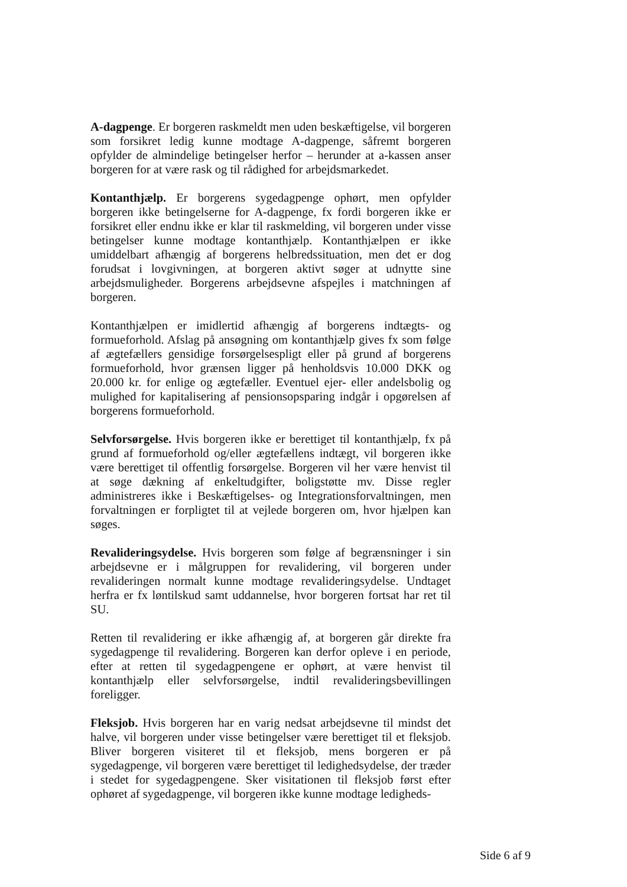A-dagpenge. Er borgeren raskmeldt men uden beskæftigelse, vil borgeren som forsikret ledig kunne modtage A-dagpenge, såfremt borgeren opfylder de almindelige betingelser herfor – herunder at a-kassen anser borgeren for at være rask og til rådighed for arbejdsmarkedet.
Kontanthjælp. Er borgerens sygedagpenge ophørt, men opfylder borgeren ikke betingelserne for A-dagpenge, fx fordi borgeren ikke er forsikret eller endnu ikke er klar til raskmelding, vil borgeren under visse betingelser kunne modtage kontanthjælp. Kontanthjælpen er ikke umiddelbart afhængig af borgerens helbredssituation, men det er dog forudsat i lovgivningen, at borgeren aktivt søger at udnytte sine arbejdsmuligheder. Borgerens arbejdsevne afspejles i matchningen af borgeren.
Kontanthjælpen er imidlertid afhængig af borgerens indtægts- og formueforhold. Afslag på ansøgning om kontanthjælp gives fx som følge af ægtefællers gensidige forsørgelsespligt eller på grund af borgerens formueforhold, hvor grænsen ligger på henholdsvis 10.000 DKK og 20.000 kr. for enlige og ægtefæller. Eventuel ejer- eller andelsbolig og mulighed for kapitalisering af pensionsopsparing indgår i opgørelsen af borgerens formueforhold.
Selvforsørgelse. Hvis borgeren ikke er berettiget til kontanthjælp, fx på grund af formueforhold og/eller ægtefællens indtægt, vil borgeren ikke være berettiget til offentlig forsørgelse. Borgeren vil her være henvist til at søge dækning af enkeltudgifter, boligstøtte mv. Disse regler administreres ikke i Beskæftigelses- og Integrationsforvaltningen, men forvaltningen er forpligtet til at vejlede borgeren om, hvor hjælpen kan søges.
Revalideringsydelse. Hvis borgeren som følge af begrænsninger i sin arbejdsevne er i målgruppen for revalidering, vil borgeren under revalideringen normalt kunne modtage revalideringsydelse. Undtaget herfra er fx løntilskud samt uddannelse, hvor borgeren fortsat har ret til SU.
Retten til revalidering er ikke afhængig af, at borgeren går direkte fra sygedagpenge til revalidering. Borgeren kan derfor opleve i en periode, efter at retten til sygedagpengene er ophørt, at være henvist til kontanthjælp eller selvforsørgelse, indtil revalideringsbevillingen foreligger.
Fleksjob. Hvis borgeren har en varig nedsat arbejdsevne til mindst det halve, vil borgeren under visse betingelser være berettiget til et fleksjob. Bliver borgeren visiteret til et fleksjob, mens borgeren er på sygedagpenge, vil borgeren være berettiget til ledighedsydelse, der træder i stedet for sygedagpengene. Sker visitationen til fleksjob først efter ophøret af sygedagpenge, vil borgeren ikke kunne modtage ledigheds-
Side 6 af 9